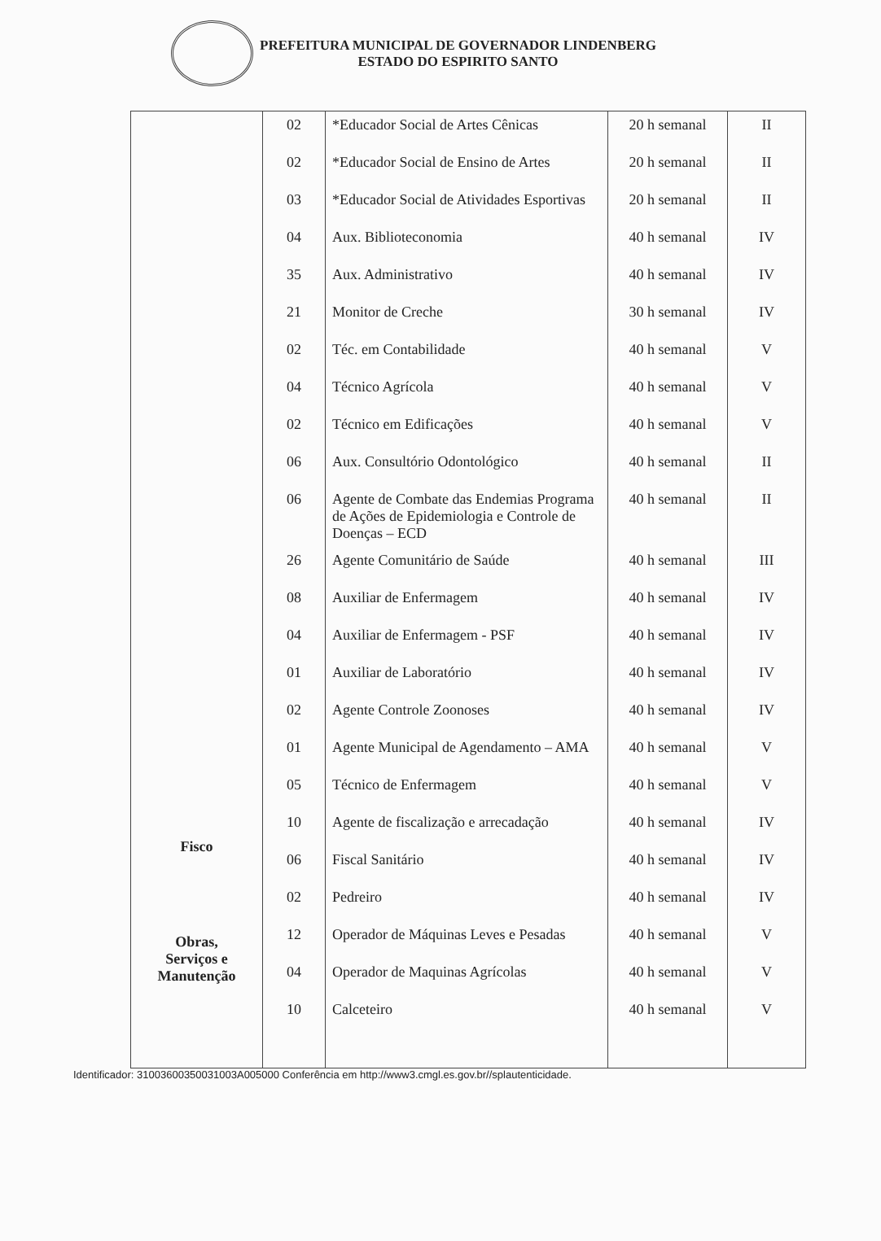PREFEITURA MUNICIPAL DE GOVERNADOR LINDENBERG
ESTADO DO ESPIRITO SANTO
| | 02 | *Educador Social de Artes Cênicas | 20 h semanal | II |
| | 02 | *Educador Social de Ensino de Artes | 20 h semanal | II |
| | 03 | *Educador Social de Atividades Esportivas | 20 h semanal | II |
| | 04 | Aux. Biblioteconomia | 40 h semanal | IV |
| | 35 | Aux. Administrativo | 40 h semanal | IV |
| | 21 | Monitor de Creche | 30 h semanal | IV |
| | 02 | Téc. em Contabilidade | 40 h semanal | V |
| | 04 | Técnico Agrícola | 40 h semanal | V |
| | 02 | Técnico em Edificações | 40 h semanal | V |
| | 06 | Aux. Consultório Odontológico | 40 h semanal | II |
| | 06 | Agente de Combate das Endemias Programa de Ações de Epidemiologia e Controle de Doenças – ECD | 40 h semanal | II |
| | 26 | Agente Comunitário de Saúde | 40 h semanal | III |
| | 08 | Auxiliar de Enfermagem | 40 h semanal | IV |
| | 04 | Auxiliar de Enfermagem - PSF | 40 h semanal | IV |
| | 01 | Auxiliar de Laboratório | 40 h semanal | IV |
| | 02 | Agente Controle Zoonoses | 40 h semanal | IV |
| | 01 | Agente Municipal de Agendamento – AMA | 40 h semanal | V |
| | 05 | Técnico de Enfermagem | 40 h semanal | V |
| Fisco | 10 | Agente de fiscalização e arrecadação | 40 h semanal | IV |
| | 06 | Fiscal Sanitário | 40 h semanal | IV |
| Obras, Serviços e Manutenção | 02 | Pedreiro | 40 h semanal | IV |
| | 12 | Operador de Máquinas Leves e Pesadas | 40 h semanal | V |
| | 04 | Operador de Maquinas Agrícolas | 40 h semanal | V |
| | 10 | Calceteiro | 40 h semanal | V |
Identificador: 31003600350031003A005000 Conferência em http://www3.cmgl.es.gov.br//splautenticidade.